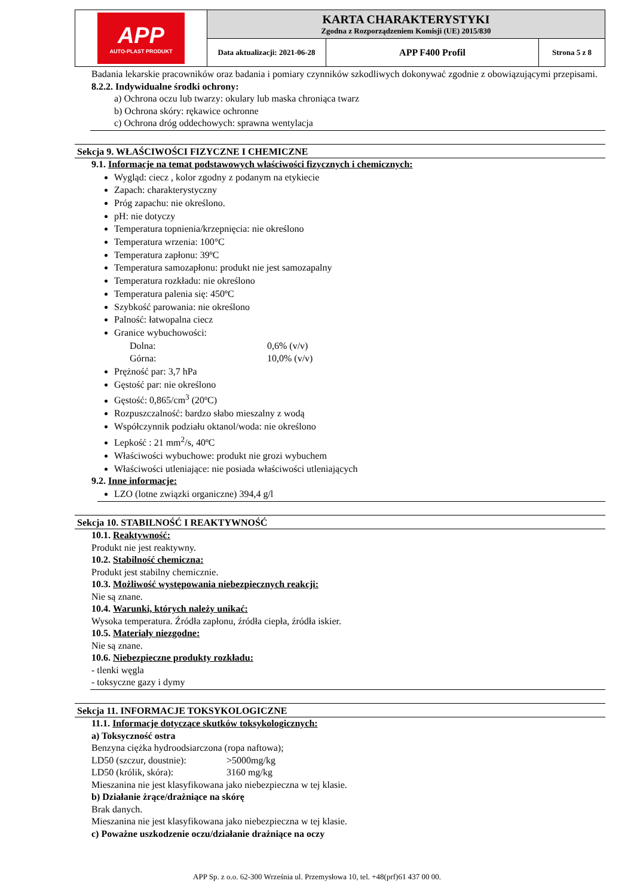| APP AUTO-PLAST PRODUKT | KARTA CHARAKTERYSTYKI Zgodna z Rozporządzeniem Komisji (UE) 2015/830 | | |
| | Data aktualizacji: 2021-06-28 | APP F400 Profil | Strona 5 z 8 |
Badania lekarskie pracowników oraz badania i pomiary czynników szkodliwych dokonywać zgodnie z obowiązującymi przepisami.
8.2.2. Indywidualne środki ochrony:
a) Ochrona oczu lub twarzy: okulary lub maska chroniąca twarz
b) Ochrona skóry: rękawice ochronne
c) Ochrona dróg oddechowych: sprawna wentylacja
Sekcja 9. WŁAŚCIWOŚCI FIZYCZNE I CHEMICZNE
9.1. Informacje na temat podstawowych właściwości fizycznych i chemicznych:
Wygląd: ciecz , kolor zgodny z podanym na etykiecie
Zapach: charakterystyczny
Próg zapachu: nie określono.
pH: nie dotyczy
Temperatura topnienia/krzepnięcia: nie określono
Temperatura wrzenia: 100°C
Temperatura zapłonu: 39ºC
Temperatura samozapłonu: produkt nie jest samozapalny
Temperatura rozkładu: nie określono
Temperatura palenia się: 450ºC
Szybkość parowania: nie określono
Palność: łatwopalna ciecz
Granice wybuchowości:
Dolna: 0,6% (v/v)
Górna: 10,0% (v/v)
Prężność par: 3,7 hPa
Gęstość par: nie określono
Gęstość: 0,865/cm<sup>3</sup> (20ºC)
Rozpuszczalność: bardzo słabo mieszalny z wodą
Współczynnik podziału oktanol/woda: nie określono
Lepkość : 21 mm<sup>2</sup>/s, 40ºC
Właściwości wybuchowe: produkt nie grozi wybuchem
Właściwości utleniające: nie posiada właściwości utleniających
9.2. Inne informacje:
LZO (lotne związki organiczne) 394,4 g/l
Sekcja 10. STABILNOŚĆ I REAKTYWNOŚĆ
10.1. Reaktywność:
Produkt nie jest reaktywny.
10.2. Stabilność chemiczna:
Produkt jest stabilny chemicznie.
10.3. Możliwość występowania niebezpiecznych reakcji:
Nie są znane.
10.4. Warunki, których należy unikać:
Wysoka temperatura. Źródła zapłonu, źródła ciepła, źródła iskier.
10.5. Materiały niezgodne:
Nie są znane.
10.6. Niebezpieczne produkty rozkładu:
- tlenki węgla
- toksyczne gazy i dymy
Sekcja 11. INFORMACJE TOKSYKOLOGICZNE
11.1. Informacje dotyczące skutków toksykologicznych:
a) Toksyczność ostra
Benzyna ciężka hydroodsiarczona (ropa naftowa);
LD50 (szczur, doustnie): >5000mg/kg
LD50 (królik, skóra): 3160 mg/kg
Mieszanina nie jest klasyfikowana jako niebezpieczna w tej klasie.
b) Działanie żrące/drażniące na skórę
Brak danych.
Mieszanina nie jest klasyfikowana jako niebezpieczna w tej klasie.
c) Poważne uszkodzenie oczu/działanie drażniące na oczy
APP Sp. z o.o. 62-300 Września ul. Przemysłowa 10, tel. +48(prf)61 437 00 00.